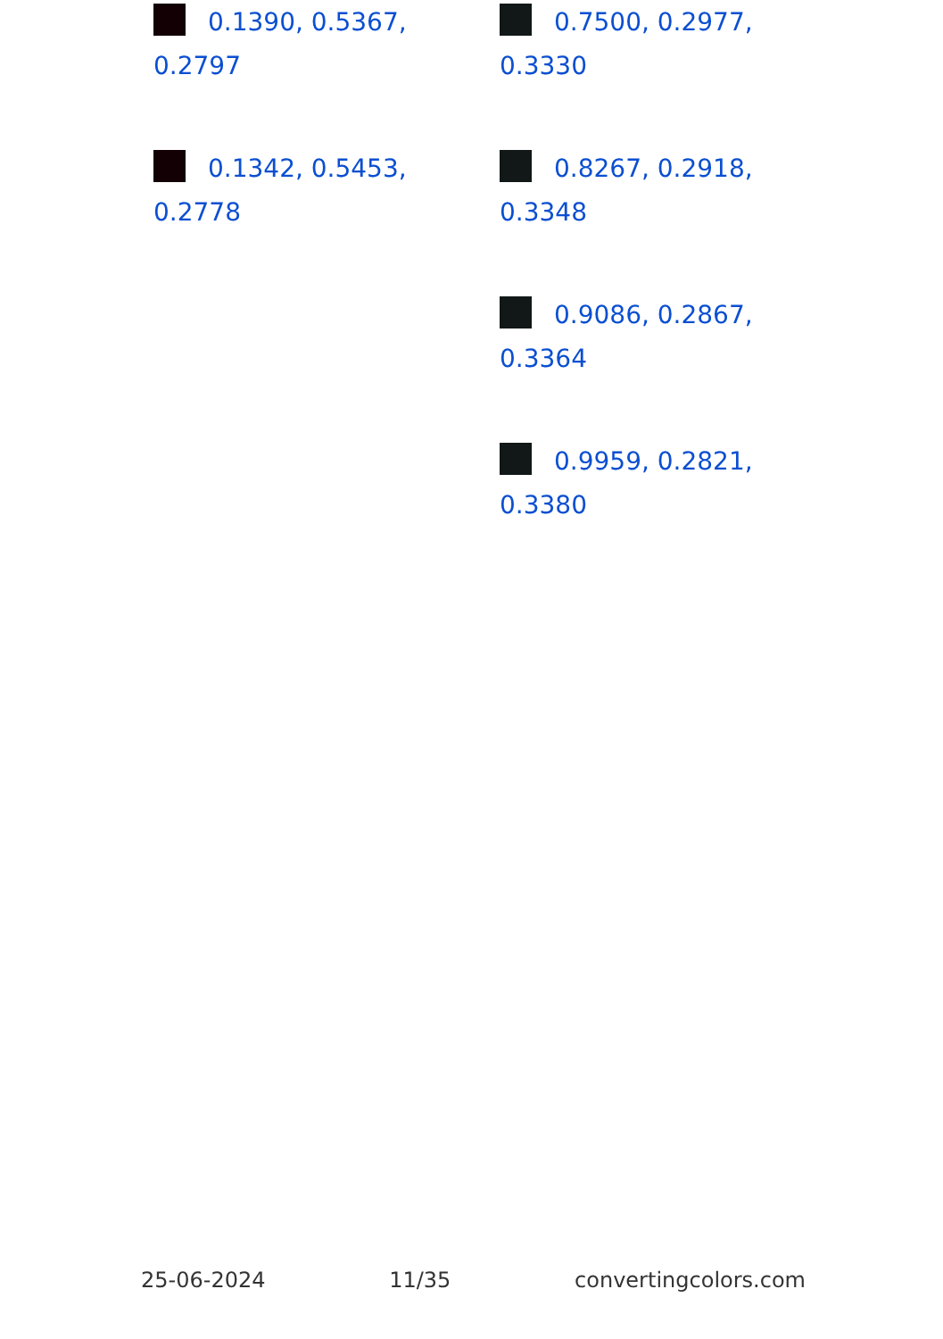0.1390, 0.5367, 0.2797
0.1342, 0.5453, 0.2778
0.7500, 0.2977, 0.3330
0.8267, 0.2918, 0.3348
0.9086, 0.2867, 0.3364
0.9959, 0.2821, 0.3380
25-06-2024 11/35 convertingcolors.com